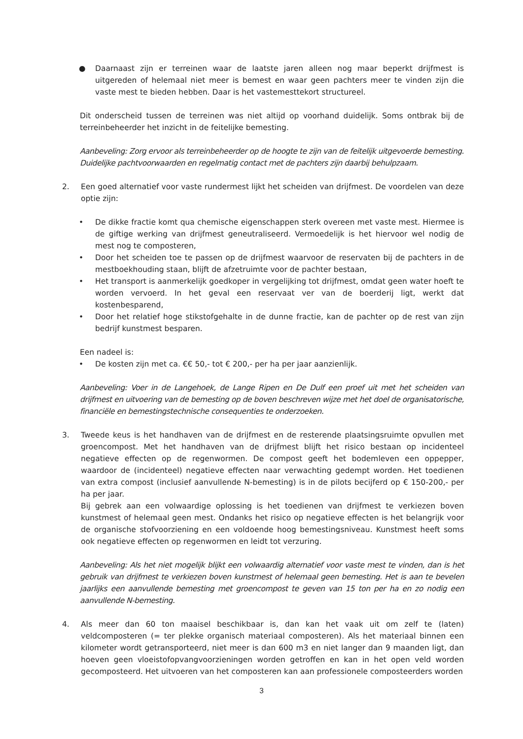● Daarnaast zijn er terreinen waar de laatste jaren alleen nog maar beperkt drijfmest is uitgereden of helemaal niet meer is bemest en waar geen pachters meer te vinden zijn die vaste mest te bieden hebben. Daar is het vastemesttekort structureel.
Dit onderscheid tussen de terreinen was niet altijd op voorhand duidelijk. Soms ontbrak bij de terreinbeheerder het inzicht in de feitelijke bemesting.
Aanbeveling: Zorg ervoor als terreinbeheerder op de hoogte te zijn van de feitelijk uitgevoerde bemesting. Duidelijke pachtvoorwaarden en regelmatig contact met de pachters zijn daarbij behulpzaam.
2. Een goed alternatief voor vaste rundermest lijkt het scheiden van drijfmest. De voordelen van deze optie zijn:
• De dikke fractie komt qua chemische eigenschappen sterk overeen met vaste mest. Hiermee is de giftige werking van drijfmest geneutraliseerd. Vermoedelijk is het hiervoor wel nodig de mest nog te composteren,
• Door het scheiden toe te passen op de drijfmest waarvoor de reservaten bij de pachters in de mestboekhouding staan, blijft de afzetruimte voor de pachter bestaan,
• Het transport is aanmerkelijk goedkoper in vergelijking tot drijfmest, omdat geen water hoeft te worden vervoerd. In het geval een reservaat ver van de boerderij ligt, werkt dat kostenbesparend,
• Door het relatief hoge stikstofgehalte in de dunne fractie, kan de pachter op de rest van zijn bedrijf kunstmest besparen.
Een nadeel is:
• De kosten zijn met ca. €€ 50,- tot € 200,- per ha per jaar aanzienlijk.
Aanbeveling: Voer in de Langehoek, de Lange Ripen en De Dulf een proef uit met het scheiden van drijfmest en uitvoering van de bemesting op de boven beschreven wijze met het doel de organisatorische, financiële en bemestingstechnische consequenties te onderzoeken.
3. Tweede keus is het handhaven van de drijfmest en de resterende plaatsingsruimte opvullen met groencompost. Met het handhaven van de drijfmest blijft het risico bestaan op incidenteel negatieve effecten op de regenwormen. De compost geeft het bodemleven een oppepper, waardoor de (incidenteel) negatieve effecten naar verwachting gedempt worden. Het toedienen van extra compost (inclusief aanvullende N-bemesting) is in de pilots becijferd op € 150-200,- per ha per jaar.
Bij gebrek aan een volwaardige oplossing is het toedienen van drijfmest te verkiezen boven kunstmest of helemaal geen mest. Ondanks het risico op negatieve effecten is het belangrijk voor de organische stofvoorziening en een voldoende hoog bemestingsniveau. Kunstmest heeft soms ook negatieve effecten op regenwormen en leidt tot verzuring.
Aanbeveling: Als het niet mogelijk blijkt een volwaardig alternatief voor vaste mest te vinden, dan is het gebruik van drijfmest te verkiezen boven kunstmest of helemaal geen bemesting. Het is aan te bevelen jaarlijks een aanvullende bemesting met groencompost te geven van 15 ton per ha en zo nodig een aanvullende N-bemesting.
4. Als meer dan 60 ton maaisel beschikbaar is, dan kan het vaak uit om zelf te (laten) veldcomposteren (= ter plekke organisch materiaal composteren). Als het materiaal binnen een kilometer wordt getransporteerd, niet meer is dan 600 m3 en niet langer dan 9 maanden ligt, dan hoeven geen vloeistofopvangvoorzieningen worden getroffen en kan in het open veld worden gecomposteerd. Het uitvoeren van het composteren kan aan professionele composteerders worden
3